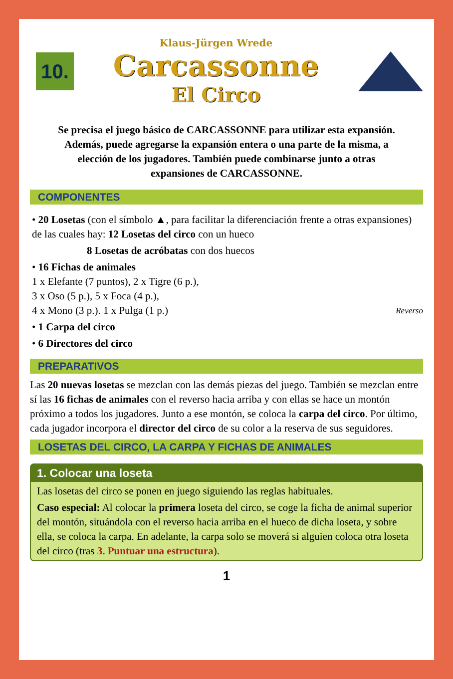10.
Klaus-Jürgen Wrede
Carcassonne
El Circo
Se precisa el juego básico de CARCASSONNE para utilizar esta expansión. Además, puede agregarse la expansión entera o una parte de la misma, a elección de los jugadores. También puede combinarse junto a otras expansiones de CARCASSONNE.
COMPONENTES
• 20 Losetas (con el símbolo ▲, para facilitar la diferenciación frente a otras expansiones) de las cuales hay: 12 Losetas del circo con un hueco
8 Losetas de acróbatas con dos huecos
• 16 Fichas de animales
1 x Elefante (7 puntos), 2 x Tigre (6 p.),
3 x Oso (5 p.), 5 x Foca (4 p.),
4 x Mono (3 p.). 1 x Pulga (1 p.) Reverso
• 1 Carpa del circo
• 6 Directores del circo
PREPARATIVOS
Las 20 nuevas losetas se mezclan con las demás piezas del juego. También se mezclan entre sí las 16 fichas de animales con el reverso hacia arriba y con ellas se hace un montón próximo a todos los jugadores. Junto a ese montón, se coloca la carpa del circo. Por último, cada jugador incorpora el director del circo de su color a la reserva de sus seguidores.
LOSETAS DEL CIRCO, LA CARPA Y FICHAS DE ANIMALES
1. Colocar una loseta
Las losetas del circo se ponen en juego siguiendo las reglas habituales.
Caso especial: Al colocar la primera loseta del circo, se coge la ficha de animal superior del montón, situándola con el reverso hacia arriba en el hueco de dicha loseta, y sobre ella, se coloca la carpa. En adelante, la carpa solo se moverá si alguien coloca otra loseta del circo (tras 3. Puntuar una estructura).
1